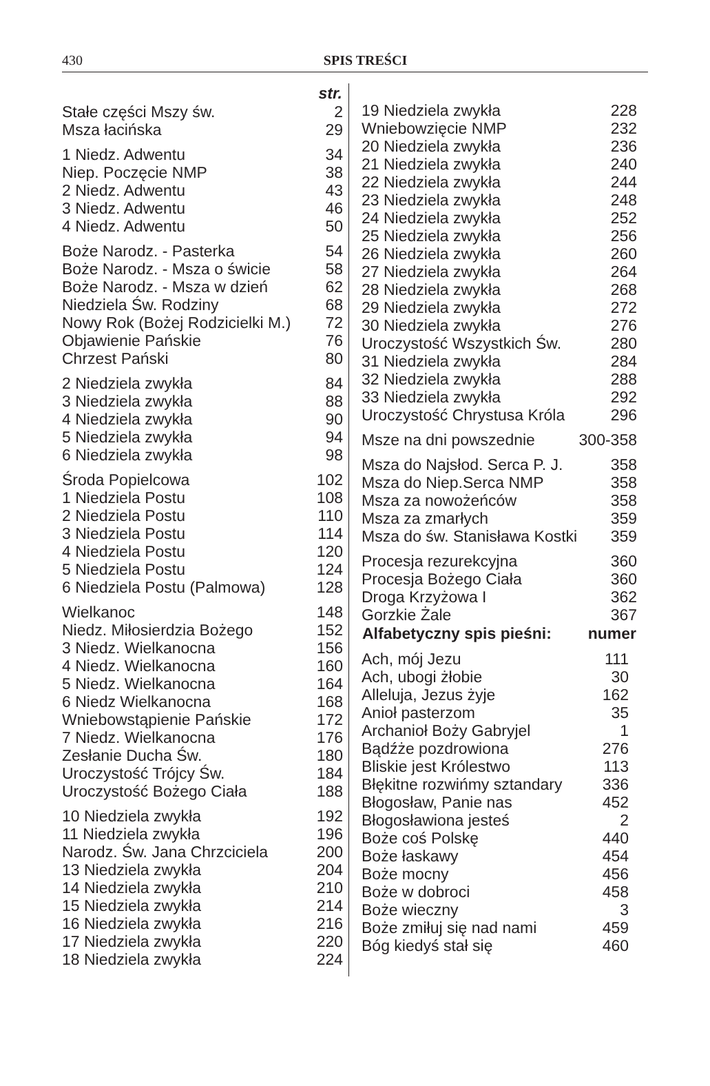430
SPIS TREŚCI
| | str. |
| Stałe części Mszy św. | 2 |
| Msza łacińska | 29 |
| 1 Niedz. Adwentu | 34 |
| Niep. Poczęcie NMP | 38 |
| 2 Niedz. Adwentu | 43 |
| 3 Niedz. Adwentu | 46 |
| 4 Niedz. Adwentu | 50 |
| Boże Narodz. - Pasterka | 54 |
| Boże Narodz. - Msza o świcie | 58 |
| Boże Narodz. - Msza w dzień | 62 |
| Niedziela Św. Rodziny | 68 |
| Nowy Rok (Bożej Rodzicielki M.) | 72 |
| Objawienie Pańskie | 76 |
| Chrzest Pański | 80 |
| 2 Niedziela zwykła | 84 |
| 3 Niedziela zwykła | 88 |
| 4 Niedziela zwykła | 90 |
| 5 Niedziela zwykła | 94 |
| 6 Niedziela zwykła | 98 |
| Środa Popielcowa | 102 |
| 1 Niedziela Postu | 108 |
| 2 Niedziela Postu | 110 |
| 3 Niedziela Postu | 114 |
| 4 Niedziela Postu | 120 |
| 5 Niedziela Postu | 124 |
| 6 Niedziela Postu (Palmowa) | 128 |
| Wielkanoc | 148 |
| Niedz. Miłosierdzia Bożego | 152 |
| 3 Niedz. Wielkanocna | 156 |
| 4 Niedz. Wielkanocna | 160 |
| 5 Niedz. Wielkanocna | 164 |
| 6 Niedz Wielkanocna | 168 |
| Wniebowstąpienie Pańskie | 172 |
| 7 Niedz. Wielkanocna | 176 |
| Zesłanie Ducha Św. | 180 |
| Uroczystość Trójcy Św. | 184 |
| Uroczystość Bożego Ciała | 188 |
| 10 Niedziela zwykła | 192 |
| 11 Niedziela zwykła | 196 |
| Narodz. Św. Jana Chrzciciela | 200 |
| 13 Niedziela zwykła | 204 |
| 14 Niedziela zwykła | 210 |
| 15 Niedziela zwykła | 214 |
| 16 Niedziela zwykła | 216 |
| 17 Niedziela zwykła | 220 |
| 18 Niedziela zwykła | 224 |
| 19 Niedziela zwykła | 228 |
| Wniebowzięcie NMP | 232 |
| 20 Niedziela zwykła | 236 |
| 21 Niedziela zwykła | 240 |
| 22 Niedziela zwykła | 244 |
| 23 Niedziela zwykła | 248 |
| 24 Niedziela zwykła | 252 |
| 25 Niedziela zwykła | 256 |
| 26 Niedziela zwykła | 260 |
| 27 Niedziela zwykła | 264 |
| 28 Niedziela zwykła | 268 |
| 29 Niedziela zwykła | 272 |
| 30 Niedziela zwykła | 276 |
| Uroczystość Wszystkich Św. | 280 |
| 31 Niedziela zwykła | 284 |
| 32 Niedziela zwykła | 288 |
| 33 Niedziela zwykła | 292 |
| Uroczystość Chrystusa Króla | 296 |
| Msze na dni powszednie | 300-358 |
| Msza do Najsłod. Serca P. J. | 358 |
| Msza do Niep.Serca NMP | 358 |
| Msza za nowożeńców | 358 |
| Msza za zmarłych | 359 |
| Msza do św. Stanisława Kostki | 359 |
| Procesja rezurekcyjna | 360 |
| Procesja Bożego Ciała | 360 |
| Droga Krzyżowa I | 362 |
| Gorzkie Żale | 367 |
| Alfabetyczny spis pieśni: | numer |
| Ach, mój Jezu | 111 |
| Ach, ubogi żłobie | 30 |
| Alleluja, Jezus żyje | 162 |
| Anioł pasterzom | 35 |
| Archanioł Boży Gabryjel | 1 |
| Bądźże pozdrowiona | 276 |
| Bliskie jest Królestwo | 113 |
| Błękitne rozwińmy sztandary | 336 |
| Błogosław, Panie nas | 452 |
| Błogosławiona jesteś | 2 |
| Boże coś Polskę | 440 |
| Boże łaskawy | 454 |
| Boże mocny | 456 |
| Boże w dobroci | 458 |
| Boże wieczny | 3 |
| Boże zmiłuj się nad nami | 459 |
| Bóg kiedyś stał się | 460 |